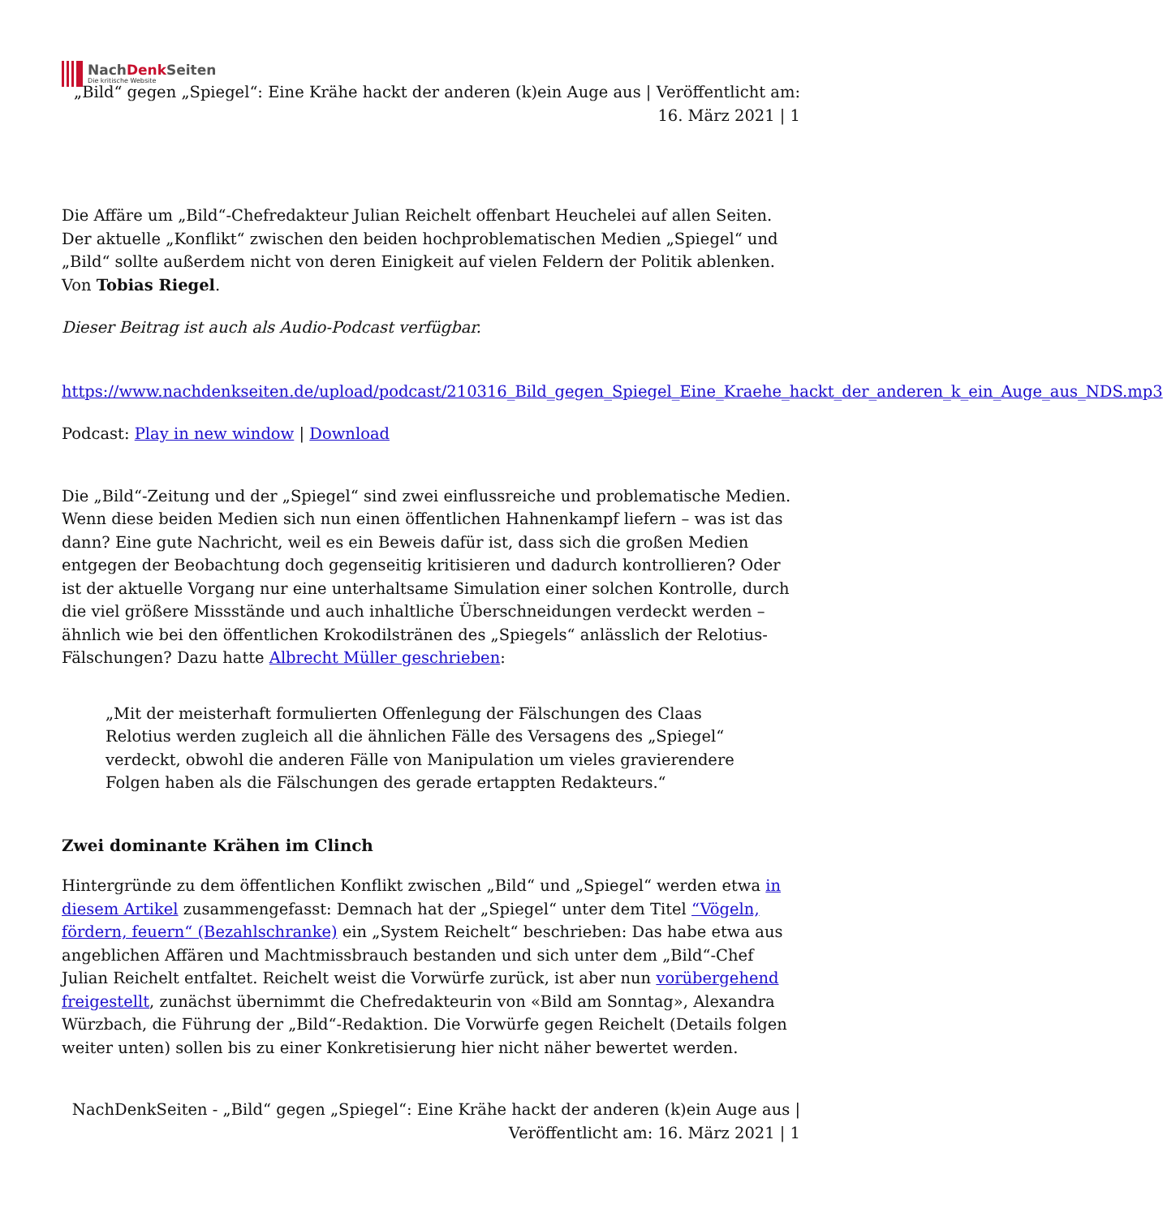NachDenk Seiten
Die kritische Website
„Bild“ gegen „Spiegel“: Eine Krähe hackt der anderen (k)ein Auge aus | Veröffentlicht am: 16. März 2021 | 1
Die Affäre um „Bild“-Chefredakteur Julian Reichelt offenbart Heuchelei auf allen Seiten. Der aktuelle „Konflikt“ zwischen den beiden hochproblematischen Medien „Spiegel“ und „Bild“ sollte außerdem nicht von deren Einigkeit auf vielen Feldern der Politik ablenken. Von Tobias Riegel.
Dieser Beitrag ist auch als Audio-Podcast verfügbar.
https://www.nachdenkseiten.de/upload/podcast/210316_Bild_gegen_Spiegel_Eine_Kraehe_hackt_der_anderen_k_ein_Auge_aus_NDS.mp3
Podcast: Play in new window | Download
Die „Bild“-Zeitung und der „Spiegel“ sind zwei einflussreiche und problematische Medien. Wenn diese beiden Medien sich nun einen öffentlichen Hahnenkampf liefern – was ist das dann? Eine gute Nachricht, weil es ein Beweis dafür ist, dass sich die großen Medien entgegen der Beobachtung doch gegenseitig kritisieren und dadurch kontrollieren? Oder ist der aktuelle Vorgang nur eine unterhaltsame Simulation einer solchen Kontrolle, durch die viel größere Missstände und auch inhaltliche Überschneidungen verdeckt werden – ähnlich wie bei den öffentlichen Krokodilstränen des „Spiegels“ anlässlich der Relotius-Fälschungen? Dazu hatte Albrecht Müller geschrieben:
„Mit der meisterhaft formulierten Offenlegung der Fälschungen des Claas Relotius werden zugleich all die ähnlichen Fälle des Versagens des „Spiegel“ verdeckt, obwohl die anderen Fälle von Manipulation um vieles gravierendere Folgen haben als die Fälschungen des gerade ertappten Redakteurs.“
Zwei dominante Krähen im Clinch
Hintergründe zu dem öffentlichen Konflikt zwischen „Bild“ und „Spiegel“ werden etwa in diesem Artikel zusammengefasst: Demnach hat der „Spiegel“ unter dem Titel “Vögeln, fördern, feuern“ (Bezahlschranke) ein „System Reichelt“ beschrieben: Das habe etwa aus angeblichen Affären und Machtmissbrauch bestanden und sich unter dem „Bild“-Chef Julian Reichelt entfaltet. Reichelt weist die Vorwürfe zurück, ist aber nun vorübergehend freigestellt, zunächst übernimmt die Chefredakteurin von «Bild am Sonntag», Alexandra Würzbach, die Führung der „Bild“-Redaktion. Die Vorwürfe gegen Reichelt (Details folgen weiter unten) sollen bis zu einer Konkretisierung hier nicht näher bewertet werden.
NachDenkSeiten - „Bild“ gegen „Spiegel“: Eine Krähe hackt der anderen (k)ein Auge aus | Veröffentlicht am: 16. März 2021 | 1